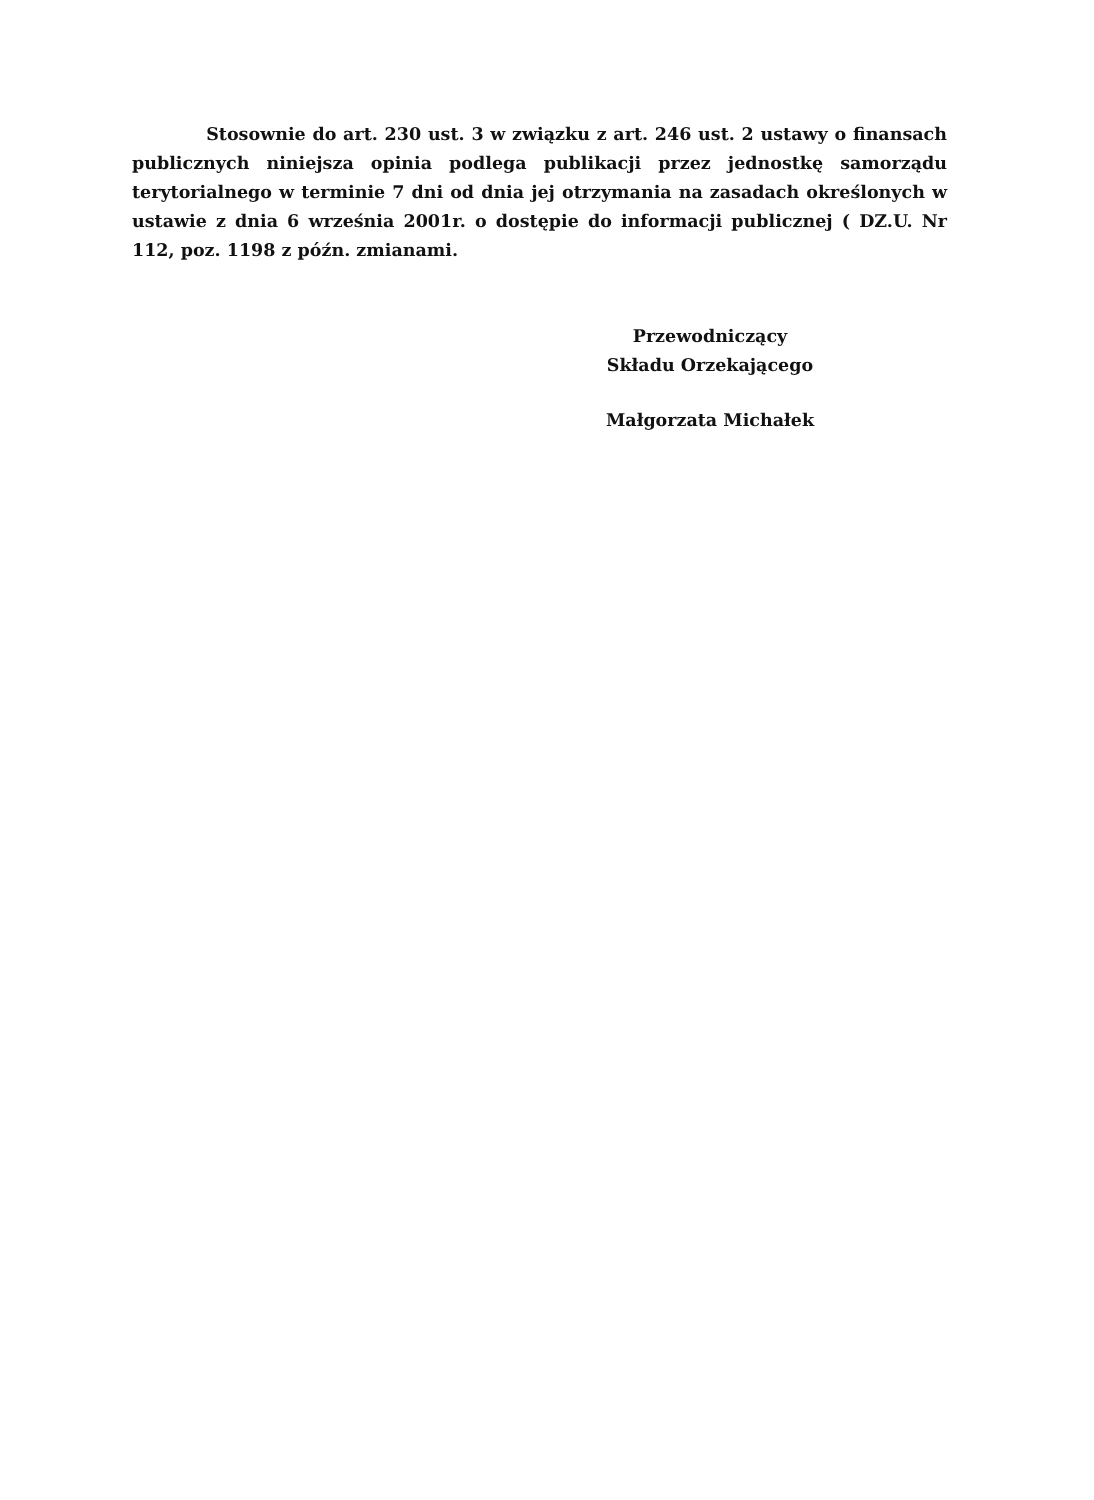Stosownie do art. 230 ust. 3 w związku z art. 246 ust. 2 ustawy o finansach publicznych niniejsza opinia podlega publikacji przez jednostkę samorządu terytorialnego w terminie 7 dni od dnia jej otrzymania na zasadach określonych w ustawie z dnia 6 września 2001r. o dostępie do informacji publicznej ( DZ.U. Nr 112, poz. 1198 z późn. zmianami.
Przewodniczący
Składu Orzekającego
Małgorzata Michałek